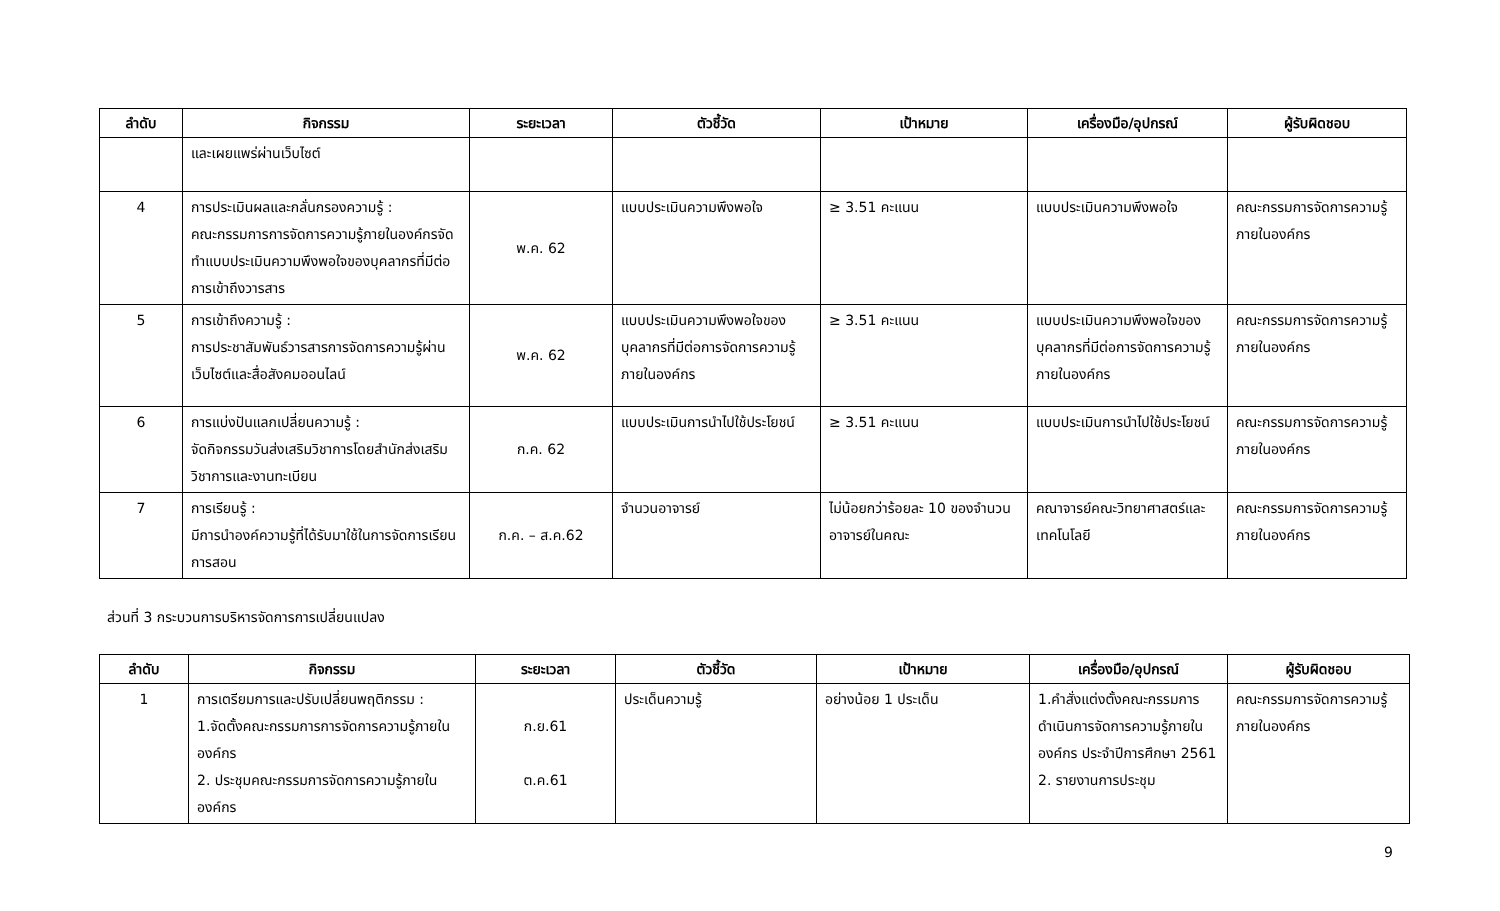| ลำดับ | กิจกรรม | ระยะเวลา | ตัวชี้วัด | เป้าหมาย | เครื่องมือ/อุปกรณ์ | ผู้รับผิดชอบ |
| --- | --- | --- | --- | --- | --- | --- |
| | และเผยแพร่ผ่านเว็บไซต์ | | | | | |
| 4 | การประเมินผลและกลั่นกรองความรู้ : คณะกรรมการการจัดการความรู้ภายในองค์กรจัดทำแบบประเมินความพึงพอใจของบุคลากรที่มีต่อการเข้าถึงวารสาร | พ.ค. 62 | แบบประเมินความพึงพอใจ | ≥ 3.51 คะแนน | แบบประเมินความพึงพอใจ | คณะกรรมการจัดการความรู้ภายในองค์กร |
| 5 | การเข้าถึงความรู้ : การประชาสัมพันธ์วารสารการจัดการความรู้ผ่านเว็บไซต์และสื่อสังคมออนไลน์ | พ.ค. 62 | แบบประเมินความพึงพอใจของบุคลากรที่มีต่อการจัดการความรู้ภายในองค์กร | ≥ 3.51 คะแนน | แบบประเมินความพึงพอใจของบุคลากรที่มีต่อการจัดการความรู้ภายในองค์กร | คณะกรรมการจัดการความรู้ภายในองค์กร |
| 6 | การแบ่งปันแลกเปลี่ยนความรู้ : จัดกิจกรรมวันส่งเสริมวิชาการโดยสำนักส่งเสริมวิชาการและงานทะเบียน | ก.ค. 62 | แบบประเมินการนำไปใช้ประโยชน์ | ≥ 3.51 คะแนน | แบบประเมินการนำไปใช้ประโยชน์ | คณะกรรมการจัดการความรู้ภายในองค์กร |
| 7 | การเรียนรู้ : มีการนำองค์ความรู้ที่ได้รับมาใช้ในการจัดการเรียนการสอน | ก.ค. – ส.ค.62 | จำนวนอาจารย์ | ไม่น้อยกว่าร้อยละ 10 ของจำนวนอาจารย์ในคณะ | คณาจารย์คณะวิทยาศาสตร์และเทคโนโลยี | คณะกรรมการจัดการความรู้ภายในองค์กร |
ส่วนที่ 3 กระบวนการบริหารจัดการการเปลี่ยนแปลง
| ลำดับ | กิจกรรม | ระยะเวลา | ตัวชี้วัด | เป้าหมาย | เครื่องมือ/อุปกรณ์ | ผู้รับผิดชอบ |
| --- | --- | --- | --- | --- | --- | --- |
| 1 | การเตรียมการและปรับเปลี่ยนพฤติกรรม : 1.จัดตั้งคณะกรรมการการจัดการความรู้ภายในองค์กร 2. ประชุมคณะกรรมการจัดการความรู้ภายในองค์กร | ก.ย.61 ต.ค.61 | ประเด็นความรู้ | อย่างน้อย 1 ประเด็น | 1.คำสั่งแต่งตั้งคณะกรรมการดำเนินการจัดการความรู้ภายในองค์กร ประจำปีการศึกษา 2561 2. รายงานการประชุม | คณะกรรมการจัดการความรู้ภายในองค์กร |
9